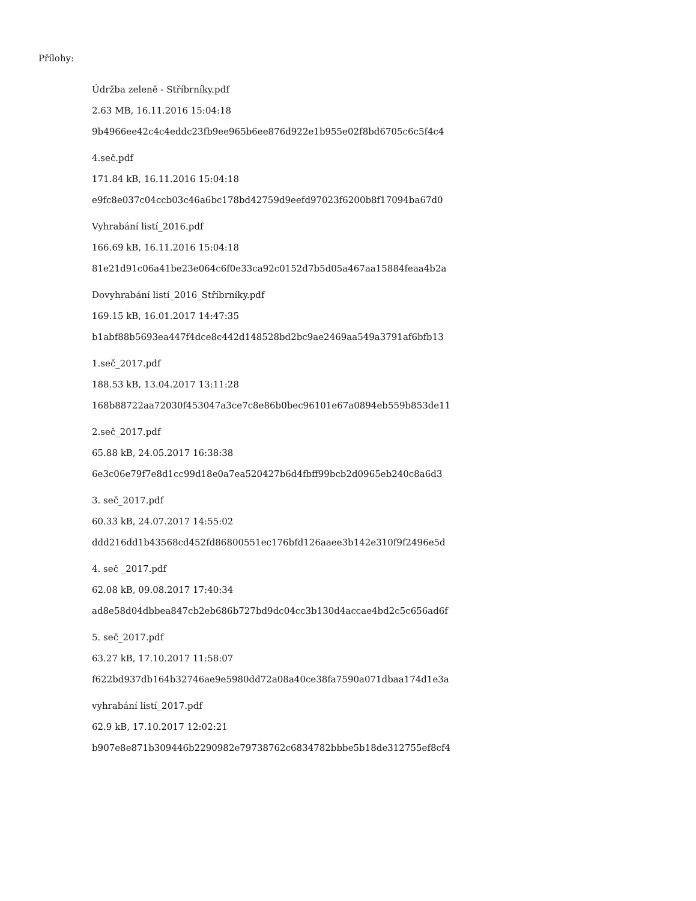Přílohy:
Údržba zeleně - Stříbrníky.pdf
2.63 MB, 16.11.2016 15:04:18
9b4966ee42c4c4eddc23fb9ee965b6ee876d922e1b955e02f8bd6705c6c5f4c4
4.seč.pdf
171.84 kB, 16.11.2016 15:04:18
e9fc8e037c04ccb03c46a6bc178bd42759d9eefd97023f6200b8f17094ba67d0
Vyhrabání listí_2016.pdf
166.69 kB, 16.11.2016 15:04:18
81e21d91c06a41be23e064c6f0e33ca92c0152d7b5d05a467aa15884feaa4b2a
Dovyhrabání listí_2016_Stříbrníky.pdf
169.15 kB, 16.01.2017 14:47:35
b1abf88b5693ea447f4dce8c442d148528bd2bc9ae2469aa549a3791af6bfb13
1.seč_2017.pdf
188.53 kB, 13.04.2017 13:11:28
168b88722aa72030f453047a3ce7c8e86b0bec96101e67a0894eb559b853de11
2.seč_2017.pdf
65.88 kB, 24.05.2017 16:38:38
6e3c06e79f7e8d1cc99d18e0a7ea520427b6d4fbff99bcb2d0965eb240c8a6d3
3. seč_2017.pdf
60.33 kB, 24.07.2017 14:55:02
ddd216dd1b43568cd452fd86800551ec176bfd126aaee3b142e310f9f2496e5d
4. seč _2017.pdf
62.08 kB, 09.08.2017 17:40:34
ad8e58d04dbbea847cb2eb686b727bd9dc04cc3b130d4accae4bd2c5c656ad6f
5. seč_2017.pdf
63.27 kB, 17.10.2017 11:58:07
f622bd937db164b32746ae9e5980dd72a08a40ce38fa7590a071dbaa174d1e3a
vyhrabání listí_2017.pdf
62.9 kB, 17.10.2017 12:02:21
b907e8e871b309446b2290982e79738762c6834782bbbe5b18de312755ef8cf4